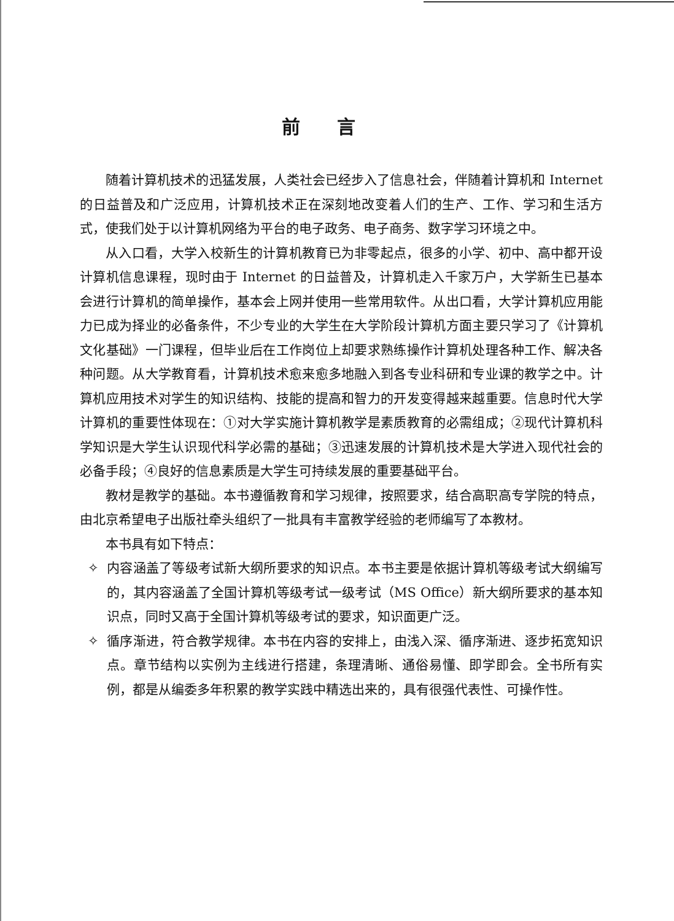前言
随着计算机技术的迅猛发展，人类社会已经步入了信息社会，伴随着计算机和 Internet 的日益普及和广泛应用，计算机技术正在深刻地改变着人们的生产、工作、学习和生活方式，使我们处于以计算机网络为平台的电子政务、电子商务、数字学习环境之中。
从入口看，大学入校新生的计算机教育已为非零起点，很多的小学、初中、高中都开设计算机信息课程，现时由于 Internet 的日益普及，计算机走入千家万户，大学新生已基本会进行计算机的简单操作，基本会上网并使用一些常用软件。从出口看，大学计算机应用能力已成为择业的必备条件，不少专业的大学生在大学阶段计算机方面主要只学习了《计算机文化基础》一门课程，但毕业后在工作岗位上却要求熟练操作计算机处理各种工作、解决各种问题。从大学教育看，计算机技术愈来愈多地融入到各专业科研和专业课的教学之中。计算机应用技术对学生的知识结构、技能的提高和智力的开发变得越来越重要。信息时代大学计算机的重要性体现在：①对大学实施计算机教学是素质教育的必需组成；②现代计算机科学知识是大学生认识现代科学必需的基础；③迅速发展的计算机技术是大学进入现代社会的必备手段；④良好的信息素质是大学生可持续发展的重要基础平台。
教材是教学的基础。本书遵循教育和学习规律，按照要求，结合高职高专学院的特点，由北京希望电子出版社牵头组织了一批具有丰富教学经验的老师编写了本教材。
本书具有如下特点：
✧ 内容涵盖了等级考试新大纲所要求的知识点。本书主要是依据计算机等级考试大纲编写的，其内容涵盖了全国计算机等级考试一级考试（MS Office）新大纲所要求的基本知识点，同时又高于全国计算机等级考试的要求，知识面更广泛。
✧ 循序渐进，符合教学规律。本书在内容的安排上，由浅入深、循序渐进、逐步拓宽知识点。章节结构以实例为主线进行搭建，条理清晰、通俗易懂、即学即会。全书所有实例，都是从编委多年积累的教学实践中精选出来的，具有很强代表性、可操作性。